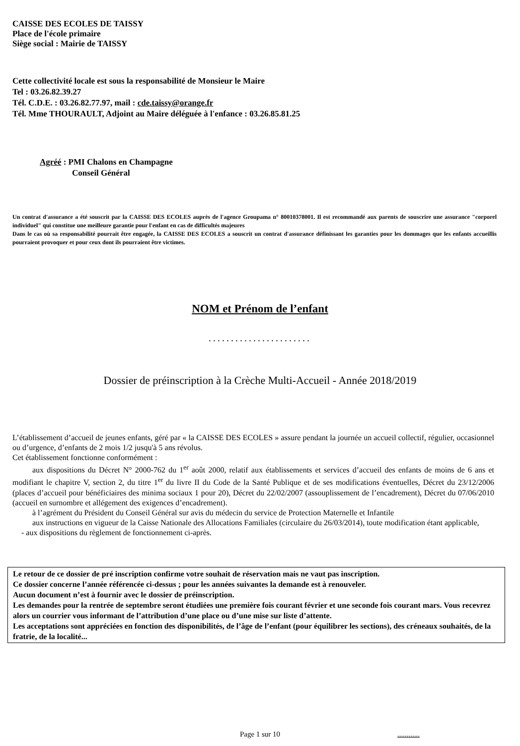CAISSE DES ECOLES DE TAISSY
Place de l'école primaire
Siège social : Mairie de TAISSY
Cette collectivité locale est sous la responsabilité de Monsieur le Maire
Tel : 03.26.82.39.27
Tél. C.D.E. : 03.26.82.77.97, mail : cde.taissy@orange.fr
Tél. Mme THOURAULT, Adjoint au Maire déléguée à l'enfance : 03.26.85.81.25
Agréé : PMI Chalons en Champagne
Conseil Général
Un contrat d'assurance a été souscrit par la CAISSE DES ECOLES auprès de l'agence Groupama n° 80010378001. Il est recommandé aux parents de souscrire une assurance "corporel individuel" qui constitue une meilleure garantie pour l'enfant en cas de difficultés majeures
Dans le cas où sa responsabilité pourrait être engagée, la CAISSE DES ECOLES a souscrit un contrat d'assurance définissant les garanties pour les dommages que les enfants accueillis pourraient provoquer et pour ceux dont ils pourraient être victimes.
NOM et Prénom de l’enfant
.......................
Dossier de préinscription à la Crèche Multi-Accueil - Année 2018/2019
L’établissement d’accueil de jeunes enfants, géré par « la CAISSE DES ECOLES » assure pendant la journée un accueil collectif, régulier, occasionnel ou d’urgence, d’enfants de 2 mois 1/2 jusqu'à 5 ans révolus.
Cet établissement fonctionne conformément :
aux dispositions du Décret N° 2000-762 du 1<sup>er</sup> août 2000, relatif aux établissements et services d’accueil des enfants de moins de 6 ans et modifiant le chapitre V, section 2, du titre 1<sup>er</sup> du livre II du Code de la Santé Publique et de ses modifications éventuelles, Décret du 23/12/2006 (places d’accueil pour bénéficiaires des minima sociaux 1 pour 20), Décret du 22/02/2007 (assouplissement de l’encadrement), Décret du 07/06/2010 (accueil en surnombre et allégement des exigences d’encadrement).
à l’agrément du Président du Conseil Général sur avis du médecin du service de Protection Maternelle et Infantile
aux instructions en vigueur de la Caisse Nationale des Allocations Familiales (circulaire du 26/03/2014), toute modification étant applicable,
- aux dispositions du règlement de fonctionnement ci-après.
Le retour de ce dossier de pré inscription confirme votre souhait de réservation mais ne vaut pas inscription.
Ce dossier concerne l’année référencée ci-dessus ; pour les années suivantes la demande est à renouveler.
Aucun document n’est à fournir avec le dossier de préinscription.
Les demandes pour la rentrée de septembre seront étudiées une première fois courant février et une seconde fois courant mars. Vous recevrez alors un courrier vous informant de l’attribution d’une place ou d’une mise sur liste d’attente.
Les acceptations sont appréciées en fonction des disponibilités, de l’âge de l’enfant (pour équilibrer les sections), des créneaux souhaités, de la fratrie, de la localité...
Page 1 sur 10 ............